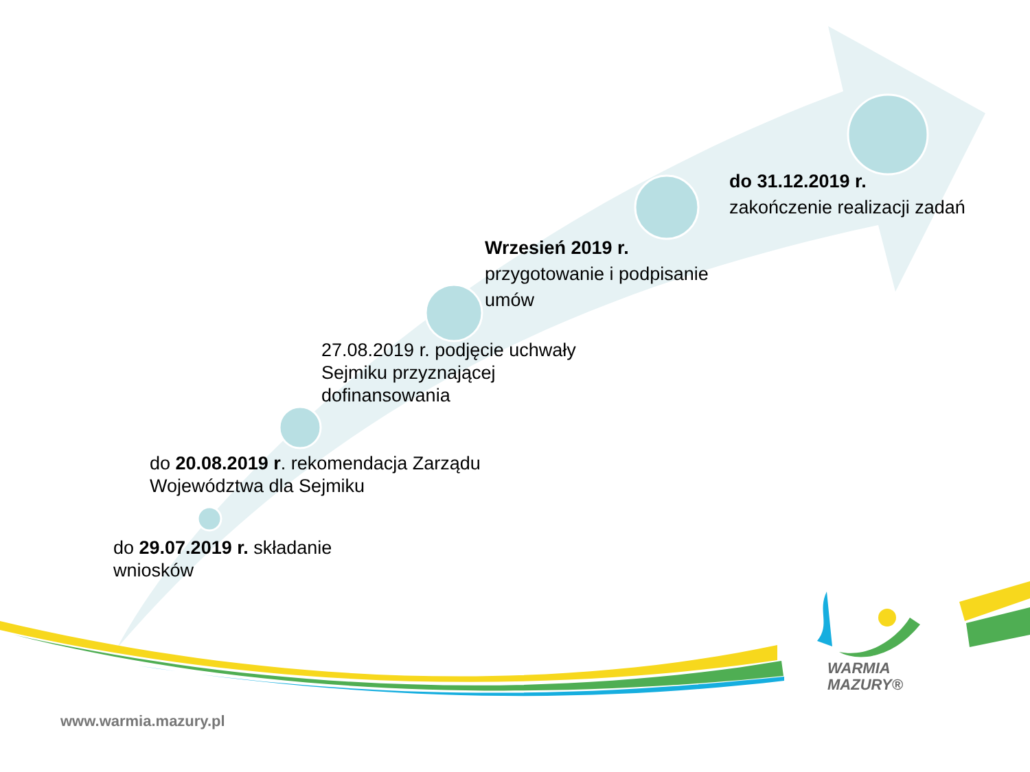do 29.07.2019 r. składanie
wniosków
do 20.08.2019 r. rekomendacja Zarządu
Województwa dla Sejmiku
27.08.2019 r. podjęcie uchwały
Sejmiku przyznającej
dofinansowania
Wrzesień 2019 r.
przygotowanie i podpisanie
umów
do 31.12.2019 r.
zakończenie realizacji zadań
WARMIA
MAZURY®
www.warmia.mazury.pl